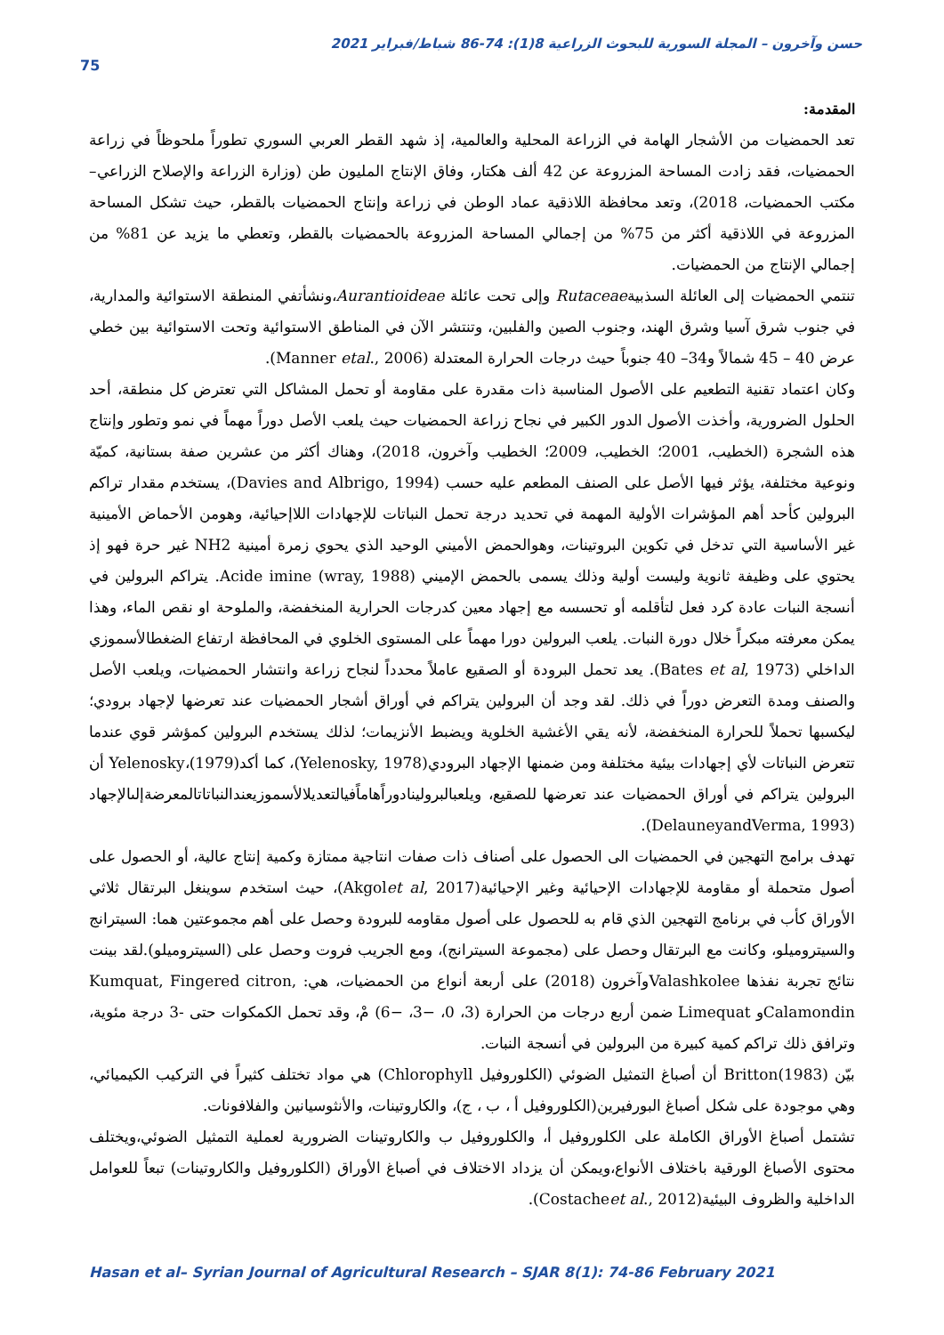حسن وآخرون – المجلة السورية للبحوث الزراعية 8(1): 74-86 شباط/فبراير 2021
75
المقدمة:
تعد الحمضيات من الأشجار الهامة في الزراعة المحلية والعالمية، إذ شهد القطر العربي السوري تطوراً ملحوظاً في زراعة الحمضيات، فقد زادت المساحة المزروعة عن 42 ألف هكتار، وفاق الإنتاج المليون طن (وزارة الزراعة والإصلاح الزراعي– مكتب الحمضيات، 2018)، وتعد محافظة اللاذقية عماد الوطن في زراعة وإنتاج الحمضيات بالقطر، حيث تشكل المساحة المزروعة في اللاذقية أكثر من 75% من إجمالي المساحة المزروعة بالحمضيات بالقطر، وتعطي ما يزيد عن 81% من إجمالي الإنتاج من الحمضيات.
تنتمي الحمضيات إلى العائلة السذبيةRutaceae وإلى تحت عائلة Aurantioideae،ونشأتفي المنطقة الاستوائية والمدارية، في جنوب شرق آسيا وشرق الهند، وجنوب الصين والفلبين، وتنتشر الآن في المناطق الاستوائية وتحت الاستوائية بين خطي عرض 40 – 45 شمالاً و34– 40 جنوباً حيث درجات الحرارة المعتدلة (Manner etal., 2006).
وكان اعتماد تقنية التطعيم على الأصول المناسبة ذات مقدرة على مقاومة أو تحمل المشاكل التي تعترض كل منطقة، أحد الحلول الضرورية، وأخذت الأصول الدور الكبير في نجاح زراعة الحمضيات حيث يلعب الأصل دوراً مهماً في نمو وتطور وإنتاج هذه الشجرة (الخطيب، 2001؛ الخطيب، 2009؛ الخطيب وآخرون، 2018)، وهناك أكثر من عشرين صفة بستانية، كميّة ونوعية مختلفة، يؤثر فيها الأصل على الصنف المطعم عليه حسب (Davies and Albrigo, 1994)، يستخدم مقدار تراكم البرولين كأحد أهم المؤشرات الأولية المهمة في تحديد درجة تحمل النباتات للإجهادات اللاإحيائية، وهومن الأحماض الأمينية غير الأساسية التي تدخل في تكوين البروتينات، وهوالحمض الأميني الوحيد الذي يحوي زمرة أمينية NH2 غير حرة فهو إذ يحتوي على وظيفة ثانوية وليست أولية وذلك يسمى بالحمض الإميني Acide imine (wray, 1988). يتراكم البرولين في أنسجة النبات عادة كرد فعل لتأقلمه أو تحسسه مع إجهاد معين كدرجات الحرارية المنخفضة، والملوحة او نقص الماء، وهذا يمكن معرفته مبكراً خلال دورة النبات. يلعب البرولين دورا مهماً على المستوى الخلوي في المحافظة ارتفاع الضغطالأسموزي الداخلي (Bates et al, 1973). يعد تحمل البرودة أو الصقيع عاملاً محدداً لنجاح زراعة وانتشار الحمضيات، ويلعب الأصل والصنف ومدة التعرض دوراً في ذلك. لقد وجد أن البرولين يتراكم في أوراق أشجار الحمضيات عند تعرضها لإجهاد برودي؛ ليكسبها تحملاً للحرارة المنخفضة، لأنه يقي الأغشية الخلوية ويضبط الأنزيمات؛ لذلك يستخدم البرولين كمؤشر قوي عندما تتعرض النباتات لأي إجهادات بيئية مختلفة ومن ضمنها الإجهاد البرودي(Yelenosky, 1978)، كما أكدYelenosky،(1979) أن البرولين يتراكم في أوراق الحمضيات عند تعرضها للصقيع، ويلعبالبرولينادوراًهاماًفيالتعديلالأسموزيعندالنباتاتالمعرضةإلىالإجهاد (DelauneyandVerma, 1993).
تهدف برامج التهجين في الحمضيات الى الحصول على أصناف ذات صفات انتاجية ممتازة وكمية إنتاج عالية، أو الحصول على أصول متحملة أو مقاومة للإجهادات الإحيائية وغير الإحيائية(Akgolet al, 2017)، حيث استخدم سوينغل البرتقال ثلاثي الأوراق كأب في برنامج التهجين الذي قام به للحصول على أصول مقاومه للبرودة وحصل على أهم مجموعتين هما: السيترانج والسيتروميلو، وكانت مع البرتقال وحصل على (مجموعة السيترانج)، ومع الجريب فروت وحصل على (السيتروميلو).لقد بينت نتائج تجربة نفذها Valashkoleeوآخرون (2018) على أربعة أنواع من الحمضيات، هي: Kumquat, Fingered citron, Calamondinو Limequat ضمن أربع درجات من الحرارة (3، 0، −3، −6) مْ، وقد تحمل الكمكوات حتى -3 درجة مئوية، وترافق ذلك تراكم كمية كبيرة من البرولين في أنسجة النبات.
بيّن Britton(1983) أن أصباغ التمثيل الضوئي (الكلوروفيل Chlorophyll) هي مواد تختلف كثيراً في التركيب الكيميائي، وهي موجودة على شكل أصباغ البورفيرين(الكلوروفيل أ ، ب ، ج)، والكاروتينات، والأنثوسيانين والفلافونات.
تشتمل أصباغ الأوراق الكاملة على الكلوروفيل أ، والكلوروفيل ب والكاروتينات الضرورية لعملية التمثيل الضوئي،ويختلف محتوى الأصباغ الورقية باختلاف الأنواع،ويمكن أن يزداد الاختلاف في أصباغ الأوراق (الكلوروفيل والكاروتينات) تبعاً للعوامل الداخلية والظروف البيئية(Costacheet al., 2012).
Hasan et al– Syrian Journal of Agricultural Research – SJAR 8(1): 74-86 February 2021